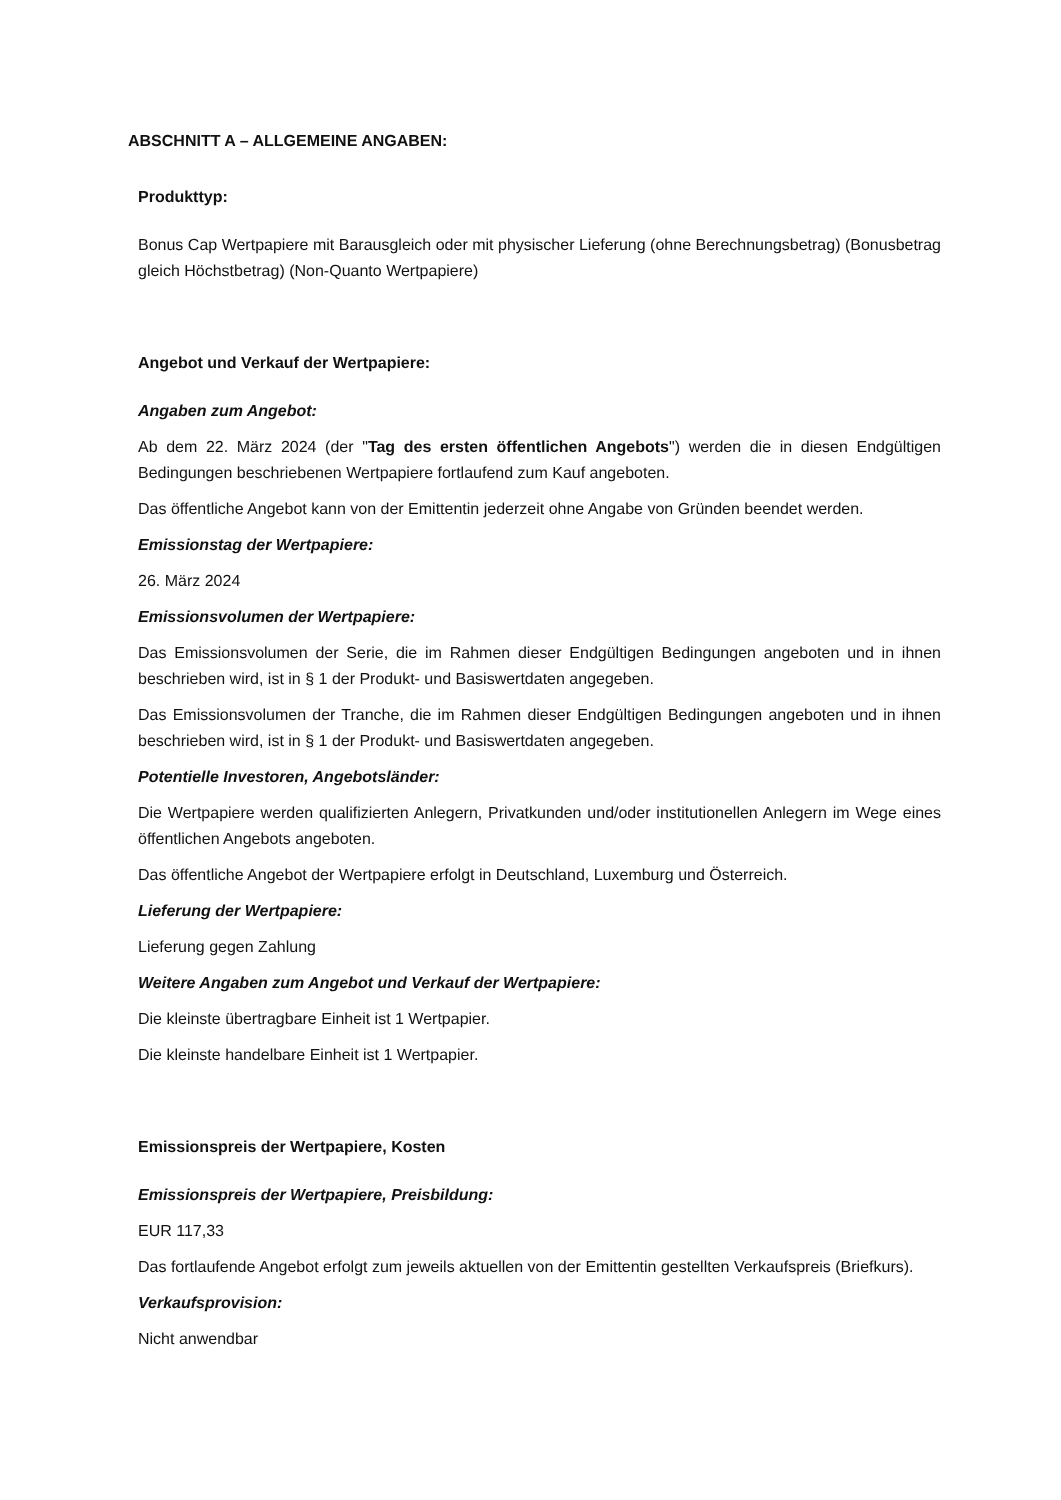ABSCHNITT A – ALLGEMEINE ANGABEN:
Produkttyp:
Bonus Cap Wertpapiere mit Barausgleich oder mit physischer Lieferung (ohne Berechnungsbetrag) (Bonusbetrag gleich Höchstbetrag) (Non-Quanto Wertpapiere)
Angebot und Verkauf der Wertpapiere:
Angaben zum Angebot:
Ab dem 22. März 2024 (der "Tag des ersten öffentlichen Angebots") werden die in diesen Endgültigen Bedingungen beschriebenen Wertpapiere fortlaufend zum Kauf angeboten.
Das öffentliche Angebot kann von der Emittentin jederzeit ohne Angabe von Gründen beendet werden.
Emissionstag der Wertpapiere:
26. März 2024
Emissionsvolumen der Wertpapiere:
Das Emissionsvolumen der Serie, die im Rahmen dieser Endgültigen Bedingungen angeboten und in ihnen beschrieben wird, ist in § 1 der Produkt- und Basiswertdaten angegeben.
Das Emissionsvolumen der Tranche, die im Rahmen dieser Endgültigen Bedingungen angeboten und in ihnen beschrieben wird, ist in § 1 der Produkt- und Basiswertdaten angegeben.
Potentielle Investoren, Angebotsländer:
Die Wertpapiere werden qualifizierten Anlegern, Privatkunden und/oder institutionellen Anlegern im Wege eines öffentlichen Angebots angeboten.
Das öffentliche Angebot der Wertpapiere erfolgt in Deutschland, Luxemburg und Österreich.
Lieferung der Wertpapiere:
Lieferung gegen Zahlung
Weitere Angaben zum Angebot und Verkauf der Wertpapiere:
Die kleinste übertragbare Einheit ist 1 Wertpapier.
Die kleinste handelbare Einheit ist 1 Wertpapier.
Emissionspreis der Wertpapiere, Kosten
Emissionspreis der Wertpapiere, Preisbildung:
EUR 117,33
Das fortlaufende Angebot erfolgt zum jeweils aktuellen von der Emittentin gestellten Verkaufspreis (Briefkurs).
Verkaufsprovision:
Nicht anwendbar